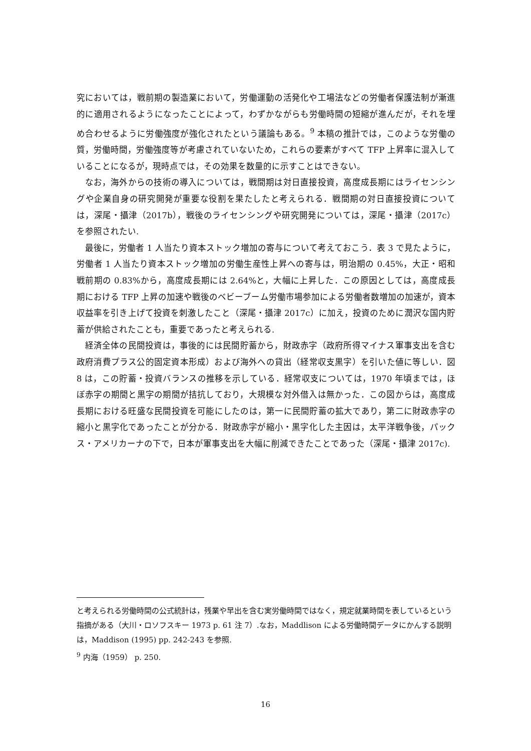究においては，戦前期の製造業において，労働運動の活発化や工場法などの労働者保護法制が漸進的に適用されるようになったことによって，わずかながらも労働時間の短縮が進んだが，それを埋め合わせるように労働強度が強化されたという議論もある。<sup>9</sup> 本稿の推計では，このような労働の質，労働時間，労働強度等が考慮されていないため，これらの要素がすべて TFP 上昇率に混入していることになるが，現時点では，その効果を数量的に示すことはできない。
なお，海外からの技術の導入については，戦間期は対日直接投資，高度成長期にはライセンシングや企業自身の研究開発が重要な役割を果たしたと考えられる．戦間期の対日直接投資については，深尾・攝津（2017b），戦後のライセンシングや研究開発については，深尾・攝津（2017c）を参照されたい.
最後に，労働者 1 人当たり資本ストック増加の寄与について考えておこう．表 3 で見たように，労働者 1 人当たり資本ストック増加の労働生産性上昇への寄与は，明治期の 0.45%，大正・昭和戦前期の 0.83%から，高度成長期には 2.64%と，大幅に上昇した．この原因としては，高度成長期における TFP 上昇の加速や戦後のベビーブーム労働市場参加による労働者数増加の加速が，資本収益率を引き上げて投資を刺激したこと（深尾・攝津 2017c）に加え，投資のために潤沢な国内貯蓄が供給されたことも，重要であったと考えられる.
経済全体の民間投資は，事後的には民間貯蓄から，財政赤字（政府所得マイナス軍事支出を含む政府消費プラス公的固定資本形成）および海外への貸出（経常収支黒字）を引いた値に等しい．図 8 は，この貯蓄・投資バランスの推移を示している．経常収支については，1970 年頃までは，ほぼ赤字の期間と黒字の期間が拮抗しており，大規模な対外借入は無かった．この図からは，高度成長期における旺盛な民間投資を可能にしたのは，第一に民間貯蓄の拡大であり，第二に財政赤字の縮小と黒字化であったことが分かる．財政赤字が縮小・黒字化した主因は，太平洋戦争後，パックス・アメリカーナの下で，日本が軍事支出を大幅に削減できたことであった（深尾・攝津 2017c).
と考えられる労働時間の公式統計は，残業や早出を含む実労働時間ではなく，規定就業時間を表しているという指摘がある（大川・ロソフスキー 1973 p. 61 注 7）.なお，Maddlison による労働時間データにかんする説明は，Maddison (1995) pp. 242-243 を参照.
<sup>9</sup> 内海（1959） p. 250.
16